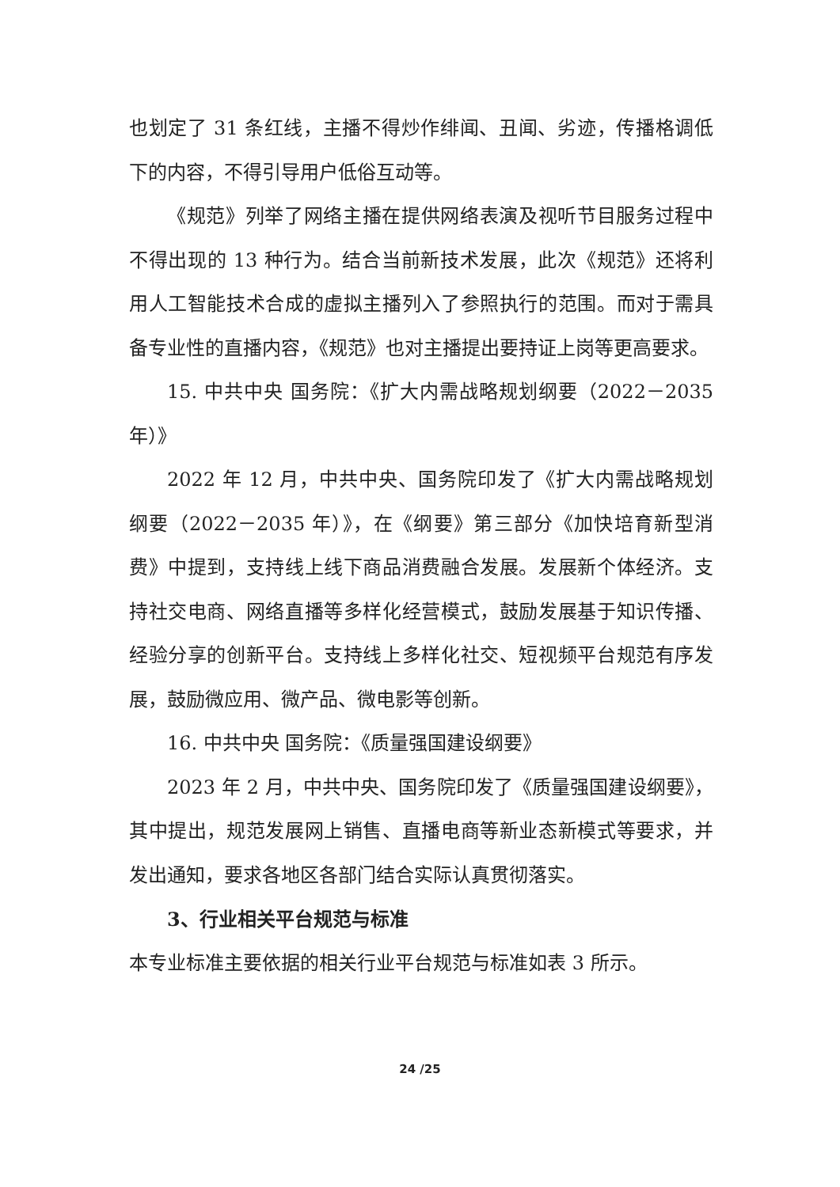也划定了 31 条红线，主播不得炒作绯闻、丑闻、劣迹，传播格调低下的内容，不得引导用户低俗互动等。
《规范》列举了网络主播在提供网络表演及视听节目服务过程中不得出现的 13 种行为。结合当前新技术发展，此次《规范》还将利用人工智能技术合成的虚拟主播列入了参照执行的范围。而对于需具备专业性的直播内容，《规范》也对主播提出要持证上岗等更高要求。
15. 中共中央 国务院：《扩大内需战略规划纲要（2022－2035 年）》
2022 年 12 月，中共中央、国务院印发了《扩大内需战略规划纲要（2022－2035 年）》，在《纲要》第三部分《加快培育新型消费》中提到，支持线上线下商品消费融合发展。发展新个体经济。支持社交电商、网络直播等多样化经营模式，鼓励发展基于知识传播、经验分享的创新平台。支持线上多样化社交、短视频平台规范有序发展，鼓励微应用、微产品、微电影等创新。
16. 中共中央 国务院：《质量强国建设纲要》
2023 年 2 月，中共中央、国务院印发了《质量强国建设纲要》，其中提出，规范发展网上销售、直播电商等新业态新模式等要求，并发出通知，要求各地区各部门结合实际认真贯彻落实。
3、行业相关平台规范与标准
本专业标准主要依据的相关行业平台规范与标准如表 3 所示。
24 /25